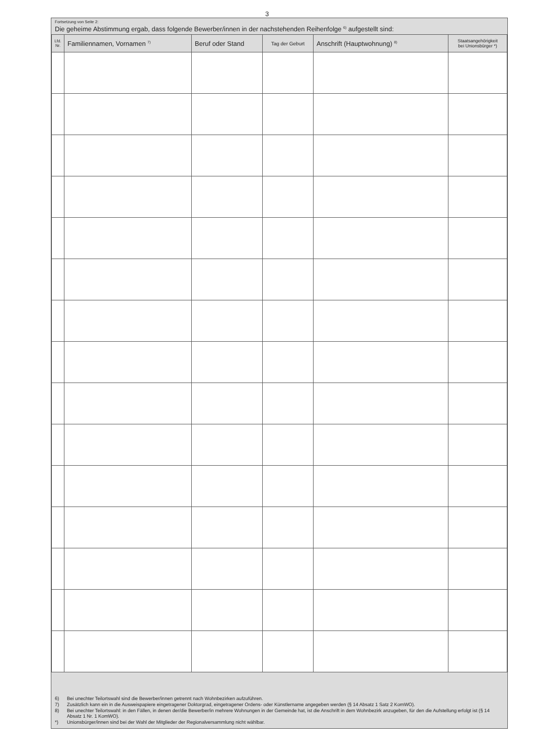3
Fortsetzung von Seite 2:
Die geheime Abstimmung ergab, dass folgende Bewerber/innen in der nachstehenden Reihenfolge <sup>6)</sup> aufgestellt sind:
| Lfd. Nr. | Familiennamen, Vornamen <sup>7)</sup> | Beruf oder Stand | Tag der Geburt | Anschrift (Hauptwohnung) <sup>8)</sup> | Staatsangehörigkeit bei Unionsbürger *) |
| --- | --- | --- | --- | --- | --- |
6) Bei unechter Teilortswahl sind die Bewerber/innen getrennt nach Wohnbezirken aufzuführen.
7) Zusätzlich kann ein in die Ausweispapiere eingetragener Doktorgrad, eingetragener Ordens- oder Künstlername angegeben werden (§ 14 Absatz 1 Satz 2 KomWO).
8) Bei unechter Teilortswahl: in den Fällen, in denen der/die Bewerber/in mehrere Wohnungen in der Gemeinde hat, ist die Anschrift in dem Wohnbezirk anzugeben, für den die Aufstellung erfolgt ist (§ 14 Absatz 1 Nr. 1 KomWO).
*) Unionsbürger/innen sind bei der Wahl der Mitglieder der Regionalversammlung nicht wählbar.